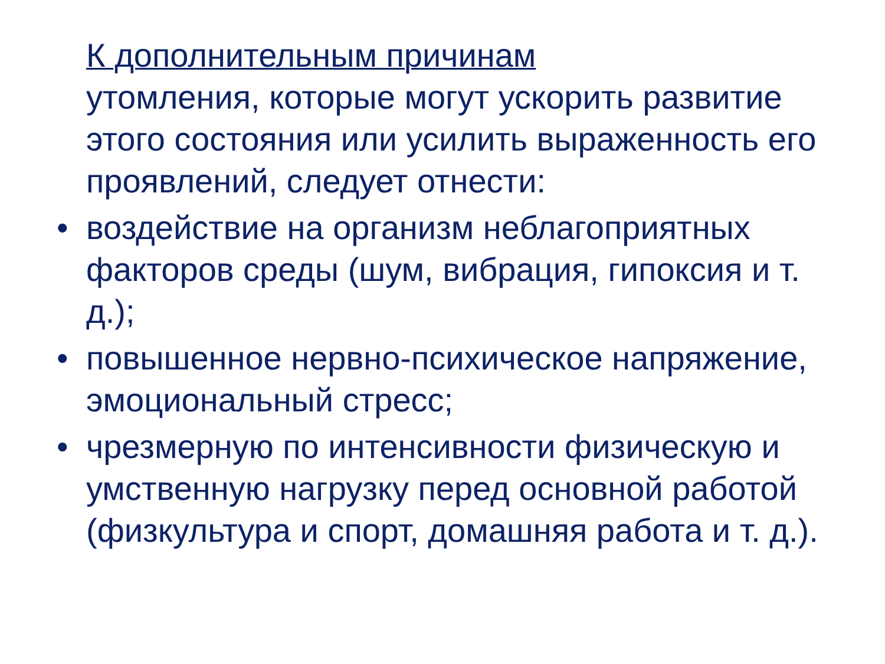К дополнительным причинам
утомления, которые могут ускорить развитие этого состояния или усилить выраженность его проявлений, следует отнести:
• воздействие на организм неблагоприятных факторов среды (шум, вибрация, гипоксия и т. д.);
• повышенное нервно-психическое напряжение, эмоциональный стресс;
• чрезмерную по интенсивности физическую и умственную нагрузку перед основной работой (физкультура и спорт, домашняя работа и т. д.).